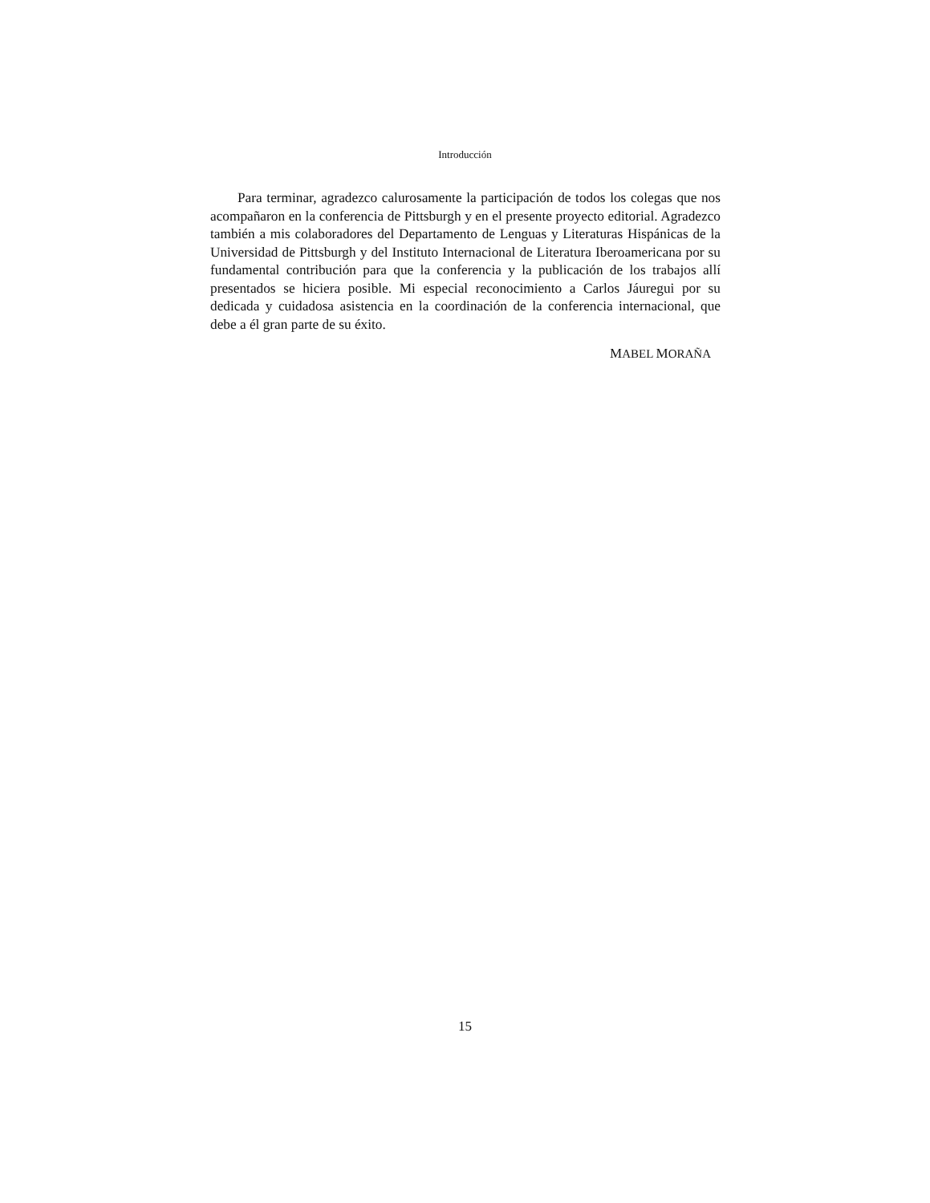Introducción
Para terminar, agradezco calurosamente la participación de todos los colegas que nos acompañaron en la conferencia de Pittsburgh y en el presente proyecto editorial. Agradezco también a mis colaboradores del Departamento de Lenguas y Literaturas Hispánicas de la Universidad de Pittsburgh y del Instituto Internacional de Literatura Iberoamericana por su fundamental contribución para que la conferencia y la publicación de los trabajos allí presentados se hiciera posible. Mi especial reconocimiento a Carlos Jáuregui por su dedicada y cuidadosa asistencia en la coordinación de la conferencia internacional, que debe a él gran parte de su éxito.
MABEL MORAÑA
15